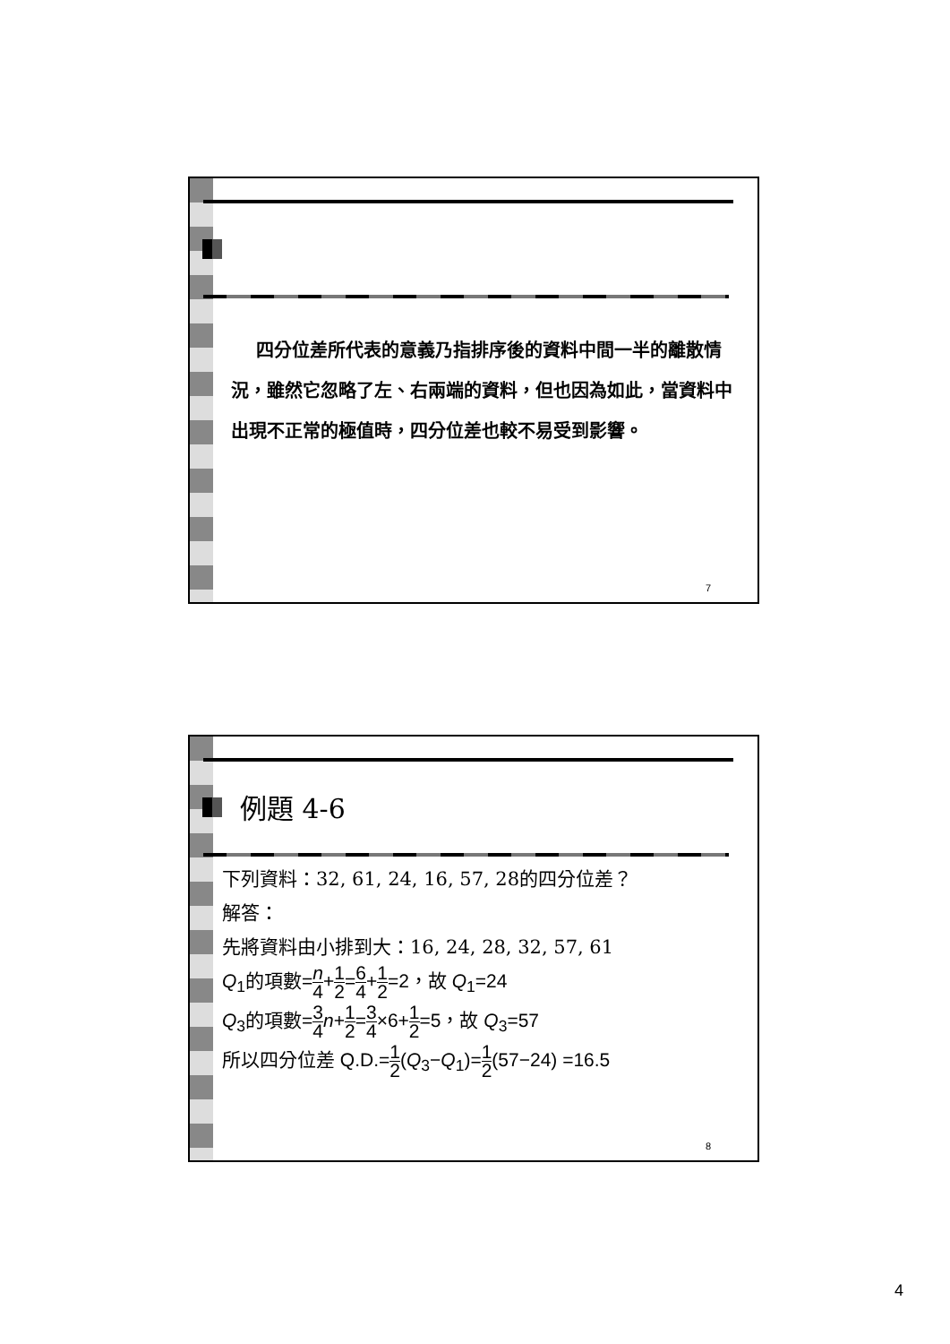四分位差所代表的意義乃指排序後的資料中間一半的離散情況，雖然它忽略了左、右兩端的資料，但也因為如此，當資料中出現不正常的極值時，四分位差也較不易受到影響。
7
例題 4-6
下列資料：32, 61, 24, 16, 57, 28的四分位差？
解答：
先將資料由小排到大：16, 24, 28, 32, 57, 61
Q<sub>1</sub>的項數=n 4+1 2=6 4+1 2=2，故 Q<sub>1</sub>=24
Q<sub>3</sub>的項數=3 4 n+1 2=3 4×6+1 2=5，故 Q<sub>3</sub>=57
所以四分位差 Q.D.=1 2(Q<sub>3</sub>−Q<sub>1</sub>)=1 2(57−24) =16.5
8
4